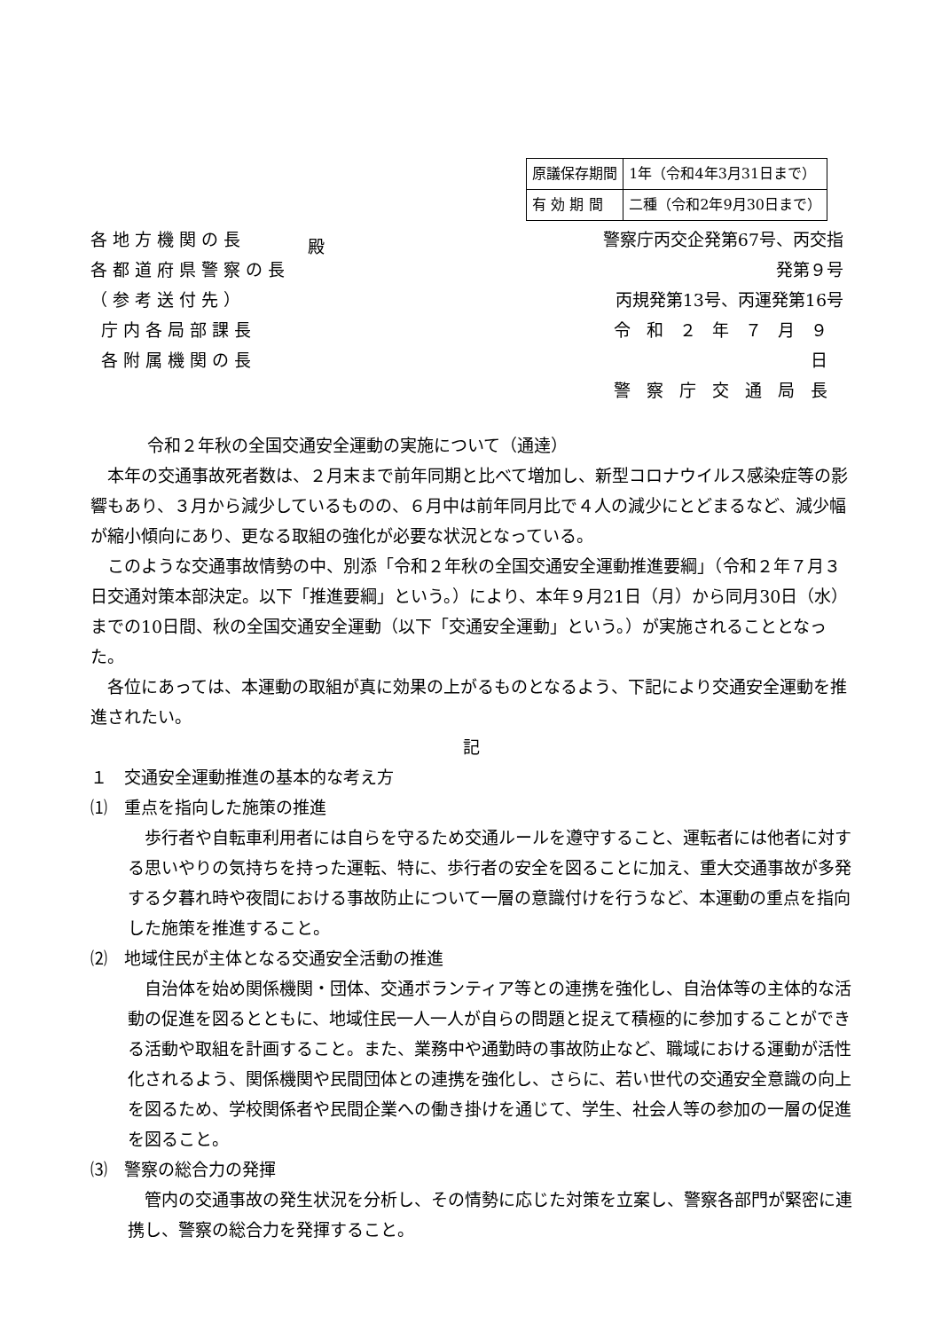| 原議保存期間 | 1年（令和4年3月31日まで） |
| 有 効 期 間 | 二種（令和2年9月30日まで） |
各地方機関の長
各都道府県警察の長
（参考送付先）
庁内各局部課長
各附属機関の長
殿
警察庁丙交企発第67号、丙交指発第９号
丙規発第13号、丙運発第16号
令和２年７月９日
警察庁交通局長
令和２年秋の全国交通安全運動の実施について（通達）
本年の交通事故死者数は、２月末まで前年同期と比べて増加し、新型コロナウイルス感染症等の影響もあり、３月から減少しているものの、６月中は前年同月比で４人の減少にとどまるなど、減少幅が縮小傾向にあり、更なる取組の強化が必要な状況となっている。
このような交通事故情勢の中、別添「令和２年秋の全国交通安全運動推進要綱」（令和２年７月３日交通対策本部決定。以下「推進要綱」という。）により、本年９月21日（月）から同月30日（水）までの10日間、秋の全国交通安全運動（以下「交通安全運動」という。）が実施されることとなった。
各位にあっては、本運動の取組が真に効果の上がるものとなるよう、下記により交通安全運動を推進されたい。
記
１　交通安全運動推進の基本的な考え方
⑴　重点を指向した施策の推進
歩行者や自転車利用者には自らを守るため交通ルールを遵守すること、運転者には他者に対する思いやりの気持ちを持った運転、特に、歩行者の安全を図ることに加え、重大交通事故が多発する夕暮れ時や夜間における事故防止について一層の意識付けを行うなど、本運動の重点を指向した施策を推進すること。
⑵　地域住民が主体となる交通安全活動の推進
自治体を始め関係機関・団体、交通ボランティア等との連携を強化し、自治体等の主体的な活動の促進を図るとともに、地域住民一人一人が自らの問題と捉えて積極的に参加することができる活動や取組を計画すること。また、業務中や通勤時の事故防止など、職域における運動が活性化されるよう、関係機関や民間団体との連携を強化し、さらに、若い世代の交通安全意識の向上を図るため、学校関係者や民間企業への働き掛けを通じて、学生、社会人等の参加の一層の促進を図ること。
⑶　警察の総合力の発揮
管内の交通事故の発生状況を分析し、その情勢に応じた対策を立案し、警察各部門が緊密に連携し、警察の総合力を発揮すること。